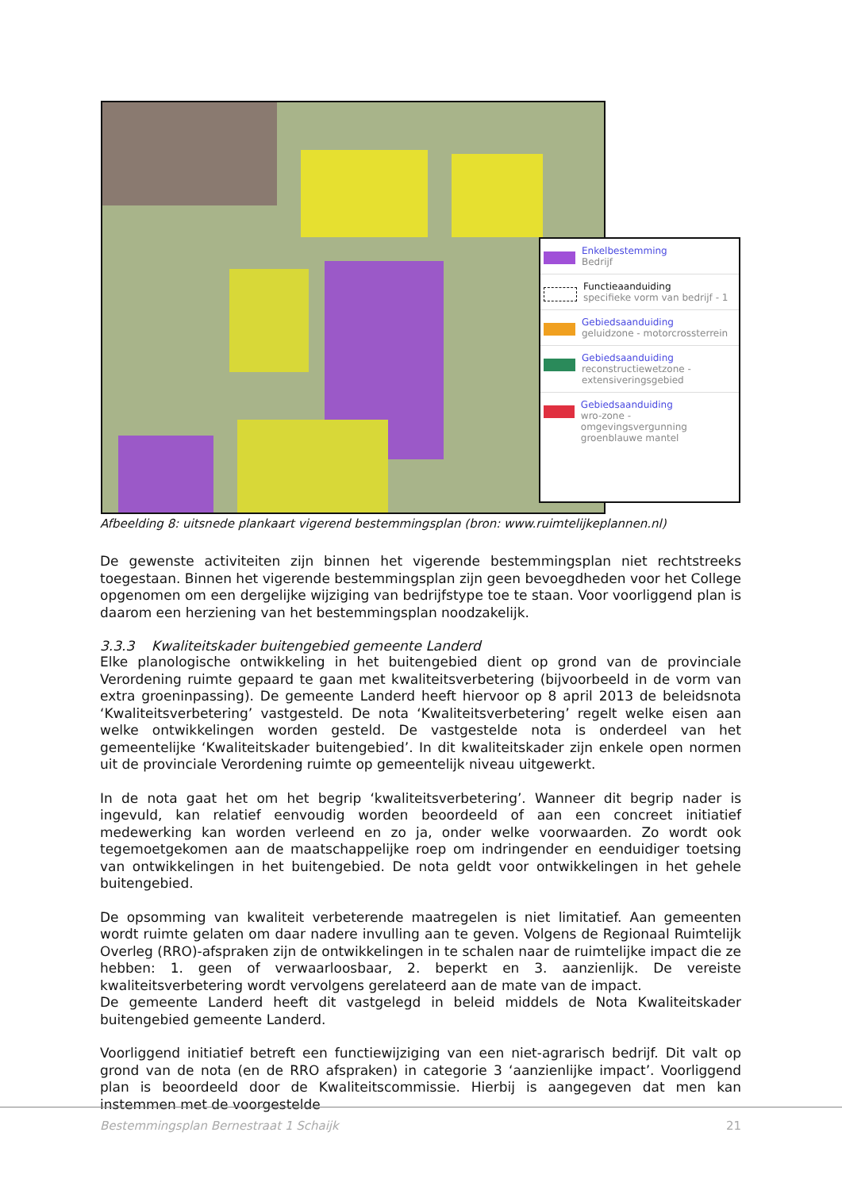Enkelbestemming
Bedrijf
Functieaanduiding
specifieke vorm van bedrijf - 1
Gebiedsaanduiding
geluidzone - motorcrossterrein
Gebiedsaanduiding
reconstructiewetzone -
extensiveringsgebied
Gebiedsaanduiding
wro-zone - omgevingsvergunning
groenblauwe mantel
Afbeelding 8: uitsnede plankaart vigerend bestemmingsplan (bron: www.ruimtelijkeplannen.nl)
De gewenste activiteiten zijn binnen het vigerende bestemmingsplan niet rechtstreeks toegestaan. Binnen het vigerende bestemmingsplan zijn geen bevoegdheden voor het College opgenomen om een dergelijke wijziging van bedrijfstype toe te staan. Voor voorliggend plan is daarom een herziening van het bestemmingsplan noodzakelijk.
3.3.3 Kwaliteitskader buitengebied gemeente Landerd
Elke planologische ontwikkeling in het buitengebied dient op grond van de provinciale Verordening ruimte gepaard te gaan met kwaliteitsverbetering (bijvoorbeeld in de vorm van extra groeninpassing). De gemeente Landerd heeft hiervoor op 8 april 2013 de beleidsnota ‘Kwaliteitsverbetering’ vastgesteld. De nota ‘Kwaliteitsverbetering’ regelt welke eisen aan welke ontwikkelingen worden gesteld. De vastgestelde nota is onderdeel van het gemeentelijke ‘Kwaliteitskader buitengebied’. In dit kwaliteitskader zijn enkele open normen uit de provinciale Verordening ruimte op gemeentelijk niveau uitgewerkt.
In de nota gaat het om het begrip ‘kwaliteitsverbetering’. Wanneer dit begrip nader is ingevuld, kan relatief eenvoudig worden beoordeeld of aan een concreet initiatief medewerking kan worden verleend en zo ja, onder welke voorwaarden. Zo wordt ook tegemoetgekomen aan de maatschappelijke roep om indringender en eenduidiger toetsing van ontwikkelingen in het buitengebied. De nota geldt voor ontwikkelingen in het gehele buitengebied.
De opsomming van kwaliteit verbeterende maatregelen is niet limitatief. Aan gemeenten wordt ruimte gelaten om daar nadere invulling aan te geven. Volgens de Regionaal Ruimtelijk Overleg (RRO)-afspraken zijn de ontwikkelingen in te schalen naar de ruimtelijke impact die ze hebben: 1. geen of verwaarloosbaar, 2. beperkt en 3. aanzienlijk. De vereiste kwaliteitsverbetering wordt vervolgens gerelateerd aan de mate van de impact.
De gemeente Landerd heeft dit vastgelegd in beleid middels de Nota Kwaliteitskader buitengebied gemeente Landerd.
Voorliggend initiatief betreft een functiewijziging van een niet-agrarisch bedrijf. Dit valt op grond van de nota (en de RRO afspraken) in categorie 3 ‘aanzienlijke impact’. Voorliggend plan is beoordeeld door de Kwaliteitscommissie. Hierbij is aangegeven dat men kan instemmen met de voorgestelde
Bestemmingsplan Bernestraat 1 Schaijk 21